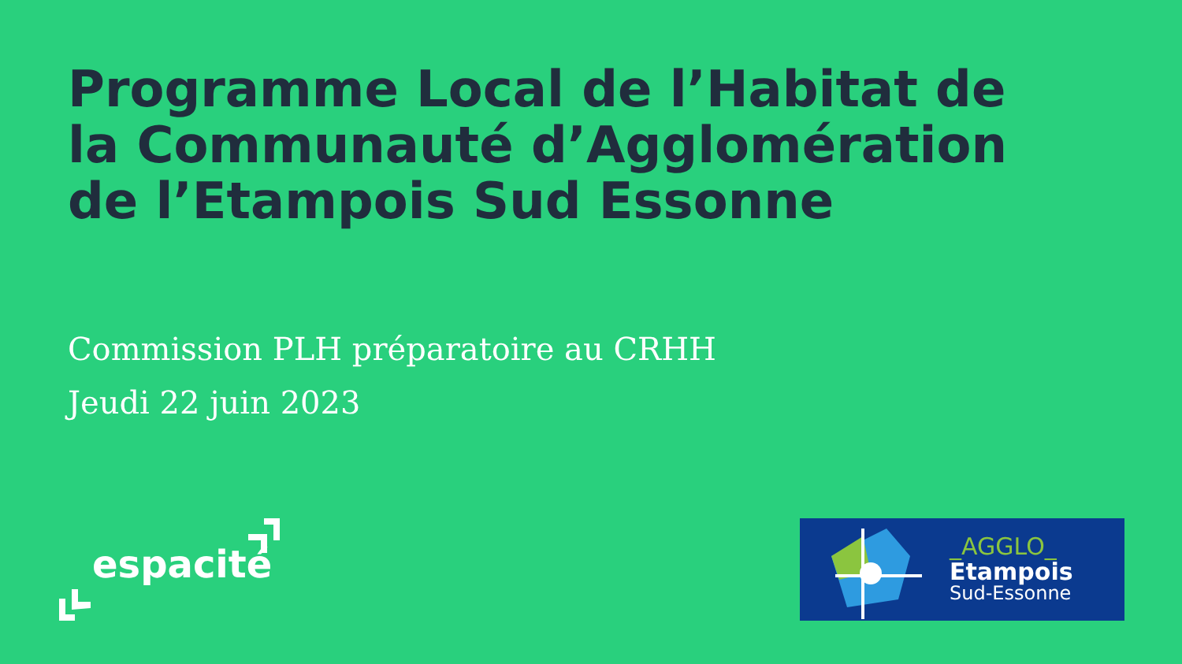Programme Local de l’Habitat de la Communauté d’Agglomération de l’Etampois Sud Essonne
Commission PLH préparatoire au CRHH
Jeudi 22 juin 2023
espacité
_AGGLO_
Etampois
Sud-Essonne